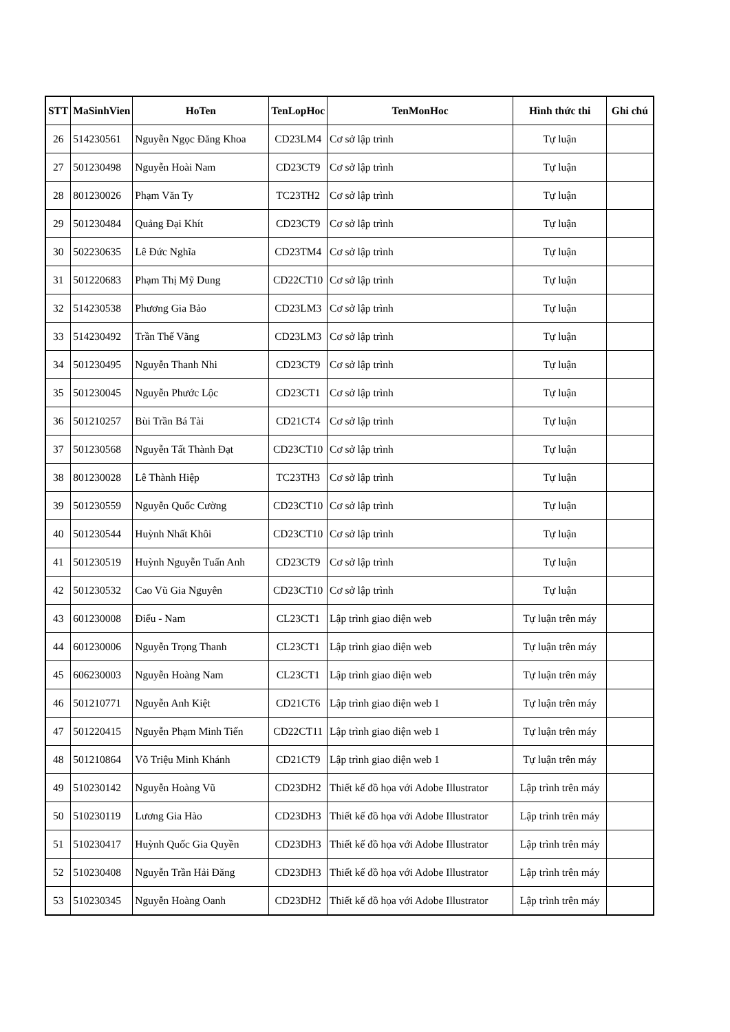| STT | MaSinhVien | HoTen | TenLopHoc | TenMonHoc | Hình thức thi | Ghi chú |
| --- | --- | --- | --- | --- | --- | --- |
| 26 | 514230561 | Nguyễn Ngọc Đăng Khoa | CD23LM4 | Cơ sở lập trình | Tự luận | |
| 27 | 501230498 | Nguyễn Hoài Nam | CD23CT9 | Cơ sở lập trình | Tự luận | |
| 28 | 801230026 | Phạm Văn Ty | TC23TH2 | Cơ sở lập trình | Tự luận | |
| 29 | 501230484 | Quảng Đại Khít | CD23CT9 | Cơ sở lập trình | Tự luận | |
| 30 | 502230635 | Lê Đức Nghĩa | CD23TM4 | Cơ sở lập trình | Tự luận | |
| 31 | 501220683 | Phạm Thị Mỹ Dung | CD22CT10 | Cơ sở lập trình | Tự luận | |
| 32 | 514230538 | Phương Gia Bảo | CD23LM3 | Cơ sở lập trình | Tự luận | |
| 33 | 514230492 | Trần Thế Vãng | CD23LM3 | Cơ sở lập trình | Tự luận | |
| 34 | 501230495 | Nguyễn Thanh Nhi | CD23CT9 | Cơ sở lập trình | Tự luận | |
| 35 | 501230045 | Nguyễn Phước Lộc | CD23CT1 | Cơ sở lập trình | Tự luận | |
| 36 | 501210257 | Bùi Trần Bá Tài | CD21CT4 | Cơ sở lập trình | Tự luận | |
| 37 | 501230568 | Nguyễn Tất Thành Đạt | CD23CT10 | Cơ sở lập trình | Tự luận | |
| 38 | 801230028 | Lê Thành Hiệp | TC23TH3 | Cơ sở lập trình | Tự luận | |
| 39 | 501230559 | Nguyễn Quốc Cường | CD23CT10 | Cơ sở lập trình | Tự luận | |
| 40 | 501230544 | Huỳnh Nhất Khôi | CD23CT10 | Cơ sở lập trình | Tự luận | |
| 41 | 501230519 | Huỳnh Nguyễn Tuấn Anh | CD23CT9 | Cơ sở lập trình | Tự luận | |
| 42 | 501230532 | Cao Vũ Gia Nguyên | CD23CT10 | Cơ sở lập trình | Tự luận | |
| 43 | 601230008 | Điểu - Nam | CL23CT1 | Lập trình giao diện web | Tự luận trên máy | |
| 44 | 601230006 | Nguyễn Trọng Thanh | CL23CT1 | Lập trình giao diện web | Tự luận trên máy | |
| 45 | 606230003 | Nguyễn Hoàng Nam | CL23CT1 | Lập trình giao diện web | Tự luận trên máy | |
| 46 | 501210771 | Nguyễn Anh Kiệt | CD21CT6 | Lập trình giao diện web 1 | Tự luận trên máy | |
| 47 | 501220415 | Nguyễn Phạm Minh Tiến | CD22CT11 | Lập trình giao diện web 1 | Tự luận trên máy | |
| 48 | 501210864 | Võ Triệu Minh Khánh | CD21CT9 | Lập trình giao diện web 1 | Tự luận trên máy | |
| 49 | 510230142 | Nguyễn Hoàng Vũ | CD23DH2 | Thiết kế đồ họa với Adobe Illustrator | Lập trình trên máy | |
| 50 | 510230119 | Lương Gia Hào | CD23DH3 | Thiết kế đồ họa với Adobe Illustrator | Lập trình trên máy | |
| 51 | 510230417 | Huỳnh Quốc Gia Quyền | CD23DH3 | Thiết kế đồ họa với Adobe Illustrator | Lập trình trên máy | |
| 52 | 510230408 | Nguyễn Trần Hải Đăng | CD23DH3 | Thiết kế đồ họa với Adobe Illustrator | Lập trình trên máy | |
| 53 | 510230345 | Nguyễn Hoàng Oanh | CD23DH2 | Thiết kế đồ họa với Adobe Illustrator | Lập trình trên máy | |